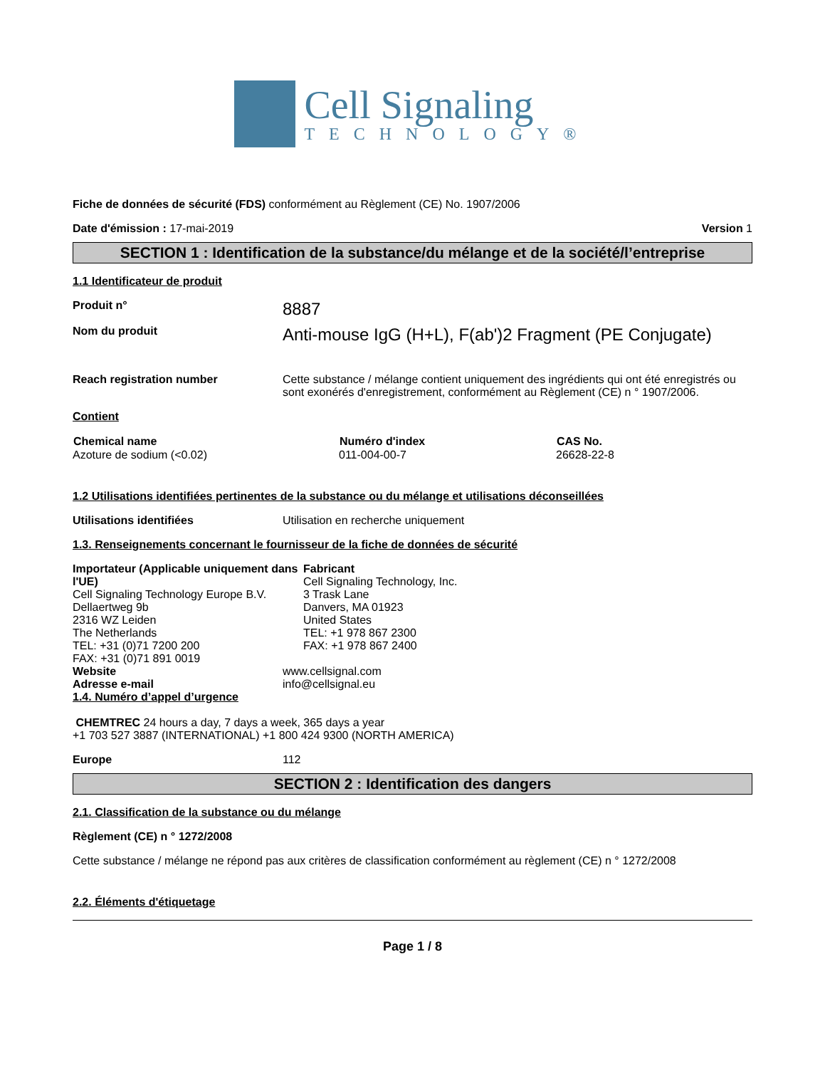Cell Signaling
TECHNOLOGY®
Fiche de données de sécurité (FDS) conformément au Règlement (CE) No. 1907/2006
Date d'émission : 17-mai-2019 Version 1
SECTION 1 : Identification de la substance/du mélange et de la société/l’entreprise
1.1 Identificateur de produit
Produit n°
8887
Nom du produit
Anti-mouse IgG (H+L), F(ab')2 Fragment (PE Conjugate)
Reach registration number Cette substance / mélange contient uniquement des ingrédients qui ont été enregistrés ou sont exonérés d'enregistrement, conformément au Règlement (CE) n ° 1907/2006.
Contient
| Chemical name | Numéro d'index | CAS No. |
| --- | --- | --- |
| Azoture de sodium (<0.02) | 011-004-00-7 | 26628-22-8 |
1.2 Utilisations identifiées pertinentes de la substance ou du mélange et utilisations déconseillées
Utilisations identifiées Utilisation en recherche uniquement
1.3. Renseignements concernant le fournisseur de la fiche de données de sécurité
Importateur (Applicable uniquement dans l'UE)
Cell Signaling Technology Europe B.V.
Dellaertweg 9b
2316 WZ Leiden
The Netherlands
TEL: +31 (0)71 7200 200
FAX: +31 (0)71 891 0019
Fabricant
Cell Signaling Technology, Inc.
3 Trask Lane
Danvers, MA 01923
United States
TEL: +1 978 867 2300
FAX: +1 978 867 2400
Website
Adresse e-mail
www.cellsignal.com
info@cellsignal.eu
1.4. Numéro d’appel d’urgence
CHEMTREC 24 hours a day, 7 days a week, 365 days a year
+1 703 527 3887 (INTERNATIONAL) +1 800 424 9300 (NORTH AMERICA)
Europe 112
SECTION 2 : Identification des dangers
2.1. Classification de la substance ou du mélange
Règlement (CE) n ° 1272/2008
Cette substance / mélange ne répond pas aux critères de classification conformément au règlement (CE) n ° 1272/2008
2.2. Éléments d'étiquetage
Page 1 / 8